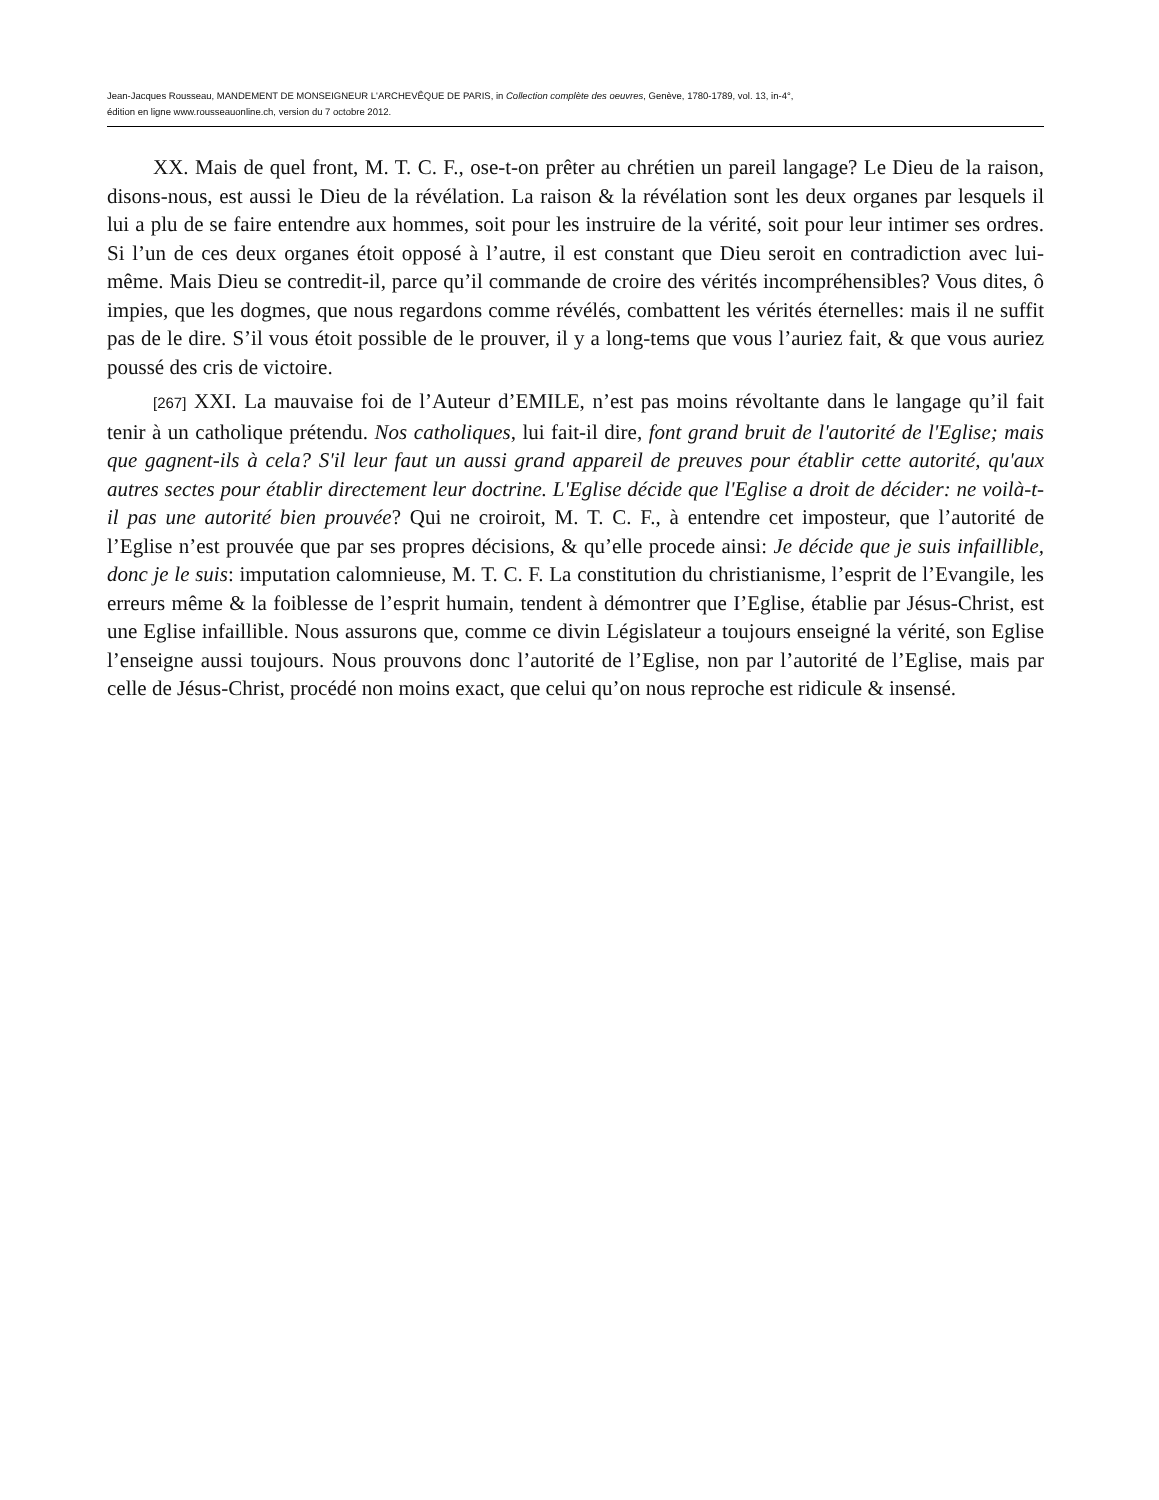Jean-Jacques Rousseau, MANDEMENT DE MONSEIGNEUR L'ARCHEVÊQUE DE PARIS, in Collection complète des oeuvres, Genève, 1780-1789, vol. 13, in-4°,
édition en ligne www.rousseauonline.ch, version du 7 octobre 2012.
XX. Mais de quel front, M. T. C. F., ose-t-on prêter au chrétien un pareil langage? Le Dieu de la raison, disons-nous, est aussi le Dieu de la révélation. La raison & la révélation sont les deux organes par lesquels il lui a plu de se faire entendre aux hommes, soit pour les instruire de la vérité, soit pour leur intimer ses ordres. Si l’un de ces deux organes étoit opposé à l’autre, il est constant que Dieu seroit en contradiction avec lui-même. Mais Dieu se contredit-il, parce qu’il commande de croire des vérités incompréhensibles? Vous dites, ô impies, que les dogmes, que nous regardons comme révélés, combattent les vérités éternelles: mais il ne suffit pas de le dire. S’il vous étoit possible de le prouver, il y a long-tems que vous l’auriez fait, & que vous auriez poussé des cris de victoire.
[267] XXI. La mauvaise foi de l’Auteur d’EMILE, n’est pas moins révoltante dans le langage qu’il fait tenir à un catholique prétendu. Nos catholiques, lui fait-il dire, font grand bruit de l'autorité de l'Eglise; mais que gagnent-ils à cela? S'il leur faut un aussi grand appareil de preuves pour établir cette autorité, qu'aux autres sectes pour établir directement leur doctrine. L'Eglise décide que l'Eglise a droit de décider: ne voilà-t-il pas une autorité bien prouvée? Qui ne croiroit, M. T. C. F., à entendre cet imposteur, que l’autorité de l’Eglise n’est prouvée que par ses propres décisions, & qu’elle procede ainsi: Je décide que je suis infaillible, donc je le suis: imputation calomnieuse, M. T. C. F. La constitution du christianisme, l’esprit de l’Evangile, les erreurs même & la foiblesse de l’esprit humain, tendent à démontrer que I’Eglise, établie par Jésus-Christ, est une Eglise infaillible. Nous assurons que, comme ce divin Législateur a toujours enseigné la vérité, son Eglise l’enseigne aussi toujours. Nous prouvons donc l’autorité de l’Eglise, non par l’autorité de l’Eglise, mais par celle de Jésus-Christ, procédé non moins exact, que celui qu’on nous reproche est ridicule & insensé.